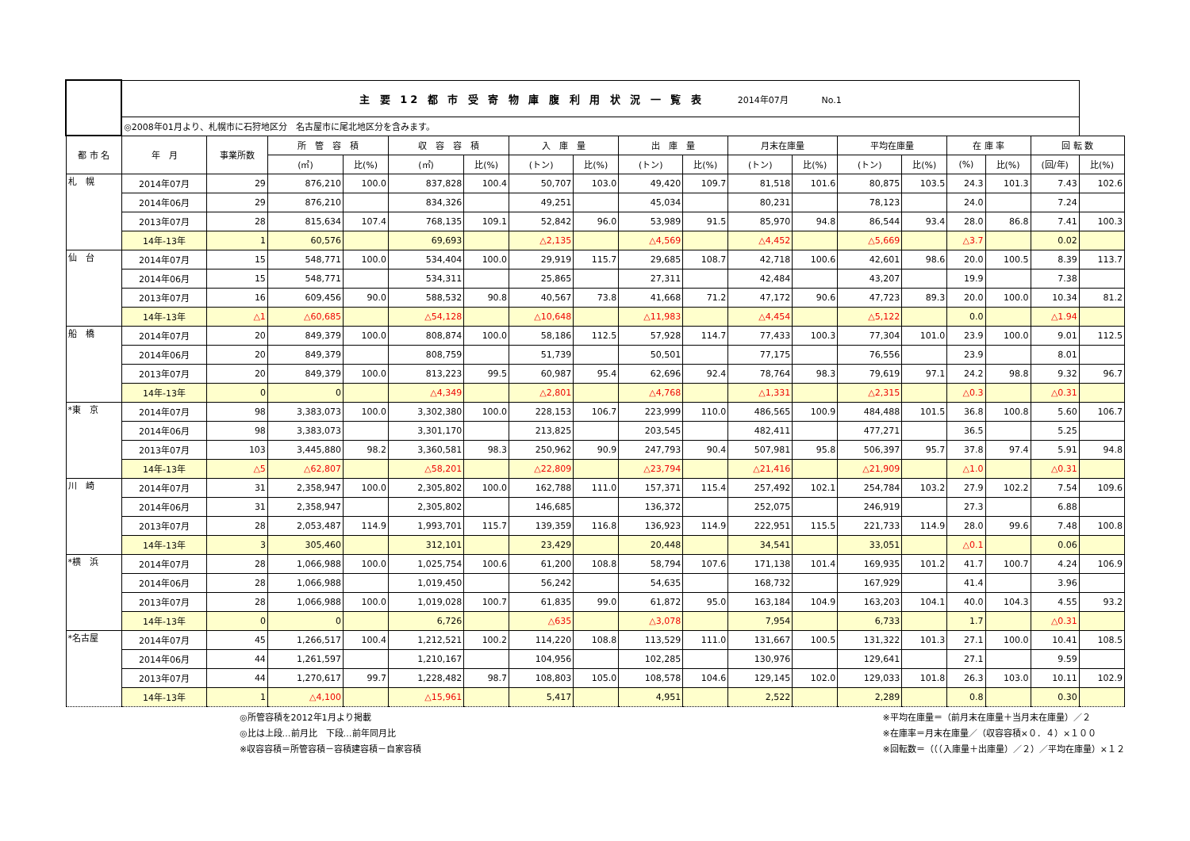| | 主 要 12 都 市 受 寄 物 庫 腹 利 用 状 況 一 覧 表 2014年07月 No.1 | | | | | | | | | | | | | | | | | |
| | ◎2008年01月より、札幌市に石狩地区分 名古屋市に尾北地区分を含みます。 | | | | | | | | | | | | | | | | | |
| 都 市 名 | 年 月 | 事業所数 | 所 管 容 積 | | 収 容 容 積 | | 入 庫 量 | | 出 庫 量 | | 月末在庫量 | | 平均在庫量 | | 在 庫 率 | | 回 転 数 | |
| | | | (㎡) | 比(%) | (㎡) | 比(%) | (トン) | 比(%) | (トン) | 比(%) | (トン) | 比(%) | (トン) | 比(%) | (%) | 比(%) | (回/年) | 比(%) |
| 札 幌 | 2014年07月 | 29 | 876,210 | 100.0 | 837,828 | 100.4 | 50,707 | 103.0 | 49,420 | 109.7 | 81,518 | 101.6 | 80,875 | 103.5 | 24.3 | 101.3 | 7.43 | 102.6 |
| | 2014年06月 | 29 | 876,210 | | 834,326 | | 49,251 | | 45,034 | | 80,231 | | 78,123 | | 24.0 | | 7.24 | |
| | 2013年07月 | 28 | 815,634 | 107.4 | 768,135 | 109.1 | 52,842 | 96.0 | 53,989 | 91.5 | 85,970 | 94.8 | 86,544 | 93.4 | 28.0 | 86.8 | 7.41 | 100.3 |
| | 14年-13年 | 1 | 60,576 | | 69,693 | | △2,135 | | △4,569 | | △4,452 | | △5,669 | | △3.7 | | 0.02 | |
| 仙 台 | 2014年07月 | 15 | 548,771 | 100.0 | 534,404 | 100.0 | 29,919 | 115.7 | 29,685 | 108.7 | 42,718 | 100.6 | 42,601 | 98.6 | 20.0 | 100.5 | 8.39 | 113.7 |
| | 2014年06月 | 15 | 548,771 | | 534,311 | | 25,865 | | 27,311 | | 42,484 | | 43,207 | | 19.9 | | 7.38 | |
| | 2013年07月 | 16 | 609,456 | 90.0 | 588,532 | 90.8 | 40,567 | 73.8 | 41,668 | 71.2 | 47,172 | 90.6 | 47,723 | 89.3 | 20.0 | 100.0 | 10.34 | 81.2 |
| | 14年-13年 | △1 | △60,685 | | △54,128 | | △10,648 | | △11,983 | | △4,454 | | △5,122 | | 0.0 | | △1.94 | |
| 船 橋 | 2014年07月 | 20 | 849,379 | 100.0 | 808,874 | 100.0 | 58,186 | 112.5 | 57,928 | 114.7 | 77,433 | 100.3 | 77,304 | 101.0 | 23.9 | 100.0 | 9.01 | 112.5 |
| | 2014年06月 | 20 | 849,379 | | 808,759 | | 51,739 | | 50,501 | | 77,175 | | 76,556 | | 23.9 | | 8.01 | |
| | 2013年07月 | 20 | 849,379 | 100.0 | 813,223 | 99.5 | 60,987 | 95.4 | 62,696 | 92.4 | 78,764 | 98.3 | 79,619 | 97.1 | 24.2 | 98.8 | 9.32 | 96.7 |
| | 14年-13年 | 0 | 0 | | △4,349 | | △2,801 | | △4,768 | | △1,331 | | △2,315 | | △0.3 | | △0.31 | |
| *東 京 | 2014年07月 | 98 | 3,383,073 | 100.0 | 3,302,380 | 100.0 | 228,153 | 106.7 | 223,999 | 110.0 | 486,565 | 100.9 | 484,488 | 101.5 | 36.8 | 100.8 | 5.60 | 106.7 |
| | 2014年06月 | 98 | 3,383,073 | | 3,301,170 | | 213,825 | | 203,545 | | 482,411 | | 477,271 | | 36.5 | | 5.25 | |
| | 2013年07月 | 103 | 3,445,880 | 98.2 | 3,360,581 | 98.3 | 250,962 | 90.9 | 247,793 | 90.4 | 507,981 | 95.8 | 506,397 | 95.7 | 37.8 | 97.4 | 5.91 | 94.8 |
| | 14年-13年 | △5 | △62,807 | | △58,201 | | △22,809 | | △23,794 | | △21,416 | | △21,909 | | △1.0 | | △0.31 | |
| 川 崎 | 2014年07月 | 31 | 2,358,947 | 100.0 | 2,305,802 | 100.0 | 162,788 | 111.0 | 157,371 | 115.4 | 257,492 | 102.1 | 254,784 | 103.2 | 27.9 | 102.2 | 7.54 | 109.6 |
| | 2014年06月 | 31 | 2,358,947 | | 2,305,802 | | 146,685 | | 136,372 | | 252,075 | | 246,919 | | 27.3 | | 6.88 | |
| | 2013年07月 | 28 | 2,053,487 | 114.9 | 1,993,701 | 115.7 | 139,359 | 116.8 | 136,923 | 114.9 | 222,951 | 115.5 | 221,733 | 114.9 | 28.0 | 99.6 | 7.48 | 100.8 |
| | 14年-13年 | 3 | 305,460 | | 312,101 | | 23,429 | | 20,448 | | 34,541 | | 33,051 | | △0.1 | | 0.06 | |
| *横 浜 | 2014年07月 | 28 | 1,066,988 | 100.0 | 1,025,754 | 100.6 | 61,200 | 108.8 | 58,794 | 107.6 | 171,138 | 101.4 | 169,935 | 101.2 | 41.7 | 100.7 | 4.24 | 106.9 |
| | 2014年06月 | 28 | 1,066,988 | | 1,019,450 | | 56,242 | | 54,635 | | 168,732 | | 167,929 | | 41.4 | | 3.96 | |
| | 2013年07月 | 28 | 1,066,988 | 100.0 | 1,019,028 | 100.7 | 61,835 | 99.0 | 61,872 | 95.0 | 163,184 | 104.9 | 163,203 | 104.1 | 40.0 | 104.3 | 4.55 | 93.2 |
| | 14年-13年 | 0 | 0 | | 6,726 | | △635 | | △3,078 | | 7,954 | | 6,733 | | 1.7 | | △0.31 | |
| *名古屋 | 2014年07月 | 45 | 1,266,517 | 100.4 | 1,212,521 | 100.2 | 114,220 | 108.8 | 113,529 | 111.0 | 131,667 | 100.5 | 131,322 | 101.3 | 27.1 | 100.0 | 10.41 | 108.5 |
| | 2014年06月 | 44 | 1,261,597 | | 1,210,167 | | 104,956 | | 102,285 | | 130,976 | | 129,641 | | 27.1 | | 9.59 | |
| | 2013年07月 | 44 | 1,270,617 | 99.7 | 1,228,482 | 98.7 | 108,803 | 105.0 | 108,578 | 104.6 | 129,145 | 102.0 | 129,033 | 101.8 | 26.3 | 103.0 | 10.11 | 102.9 |
| | 14年-13年 | 1 | △4,100 | | △15,961 | | 5,417 | | 4,951 | | 2,522 | | 2,289 | | 0.8 | | 0.30 | |
◎所管容積を2012年1月より掲載
◎比は上段…前月比　下段…前年同月比
※収容容積＝所管容積－容積建容積－自家容積
※平均在庫量＝（前月末在庫量＋当月末在庫量）／２
※在庫率＝月末在庫量／（収容容積×０．４）×１００
※回転数＝（（（入庫量＋出庫量）／２）／平均在庫量）×１２